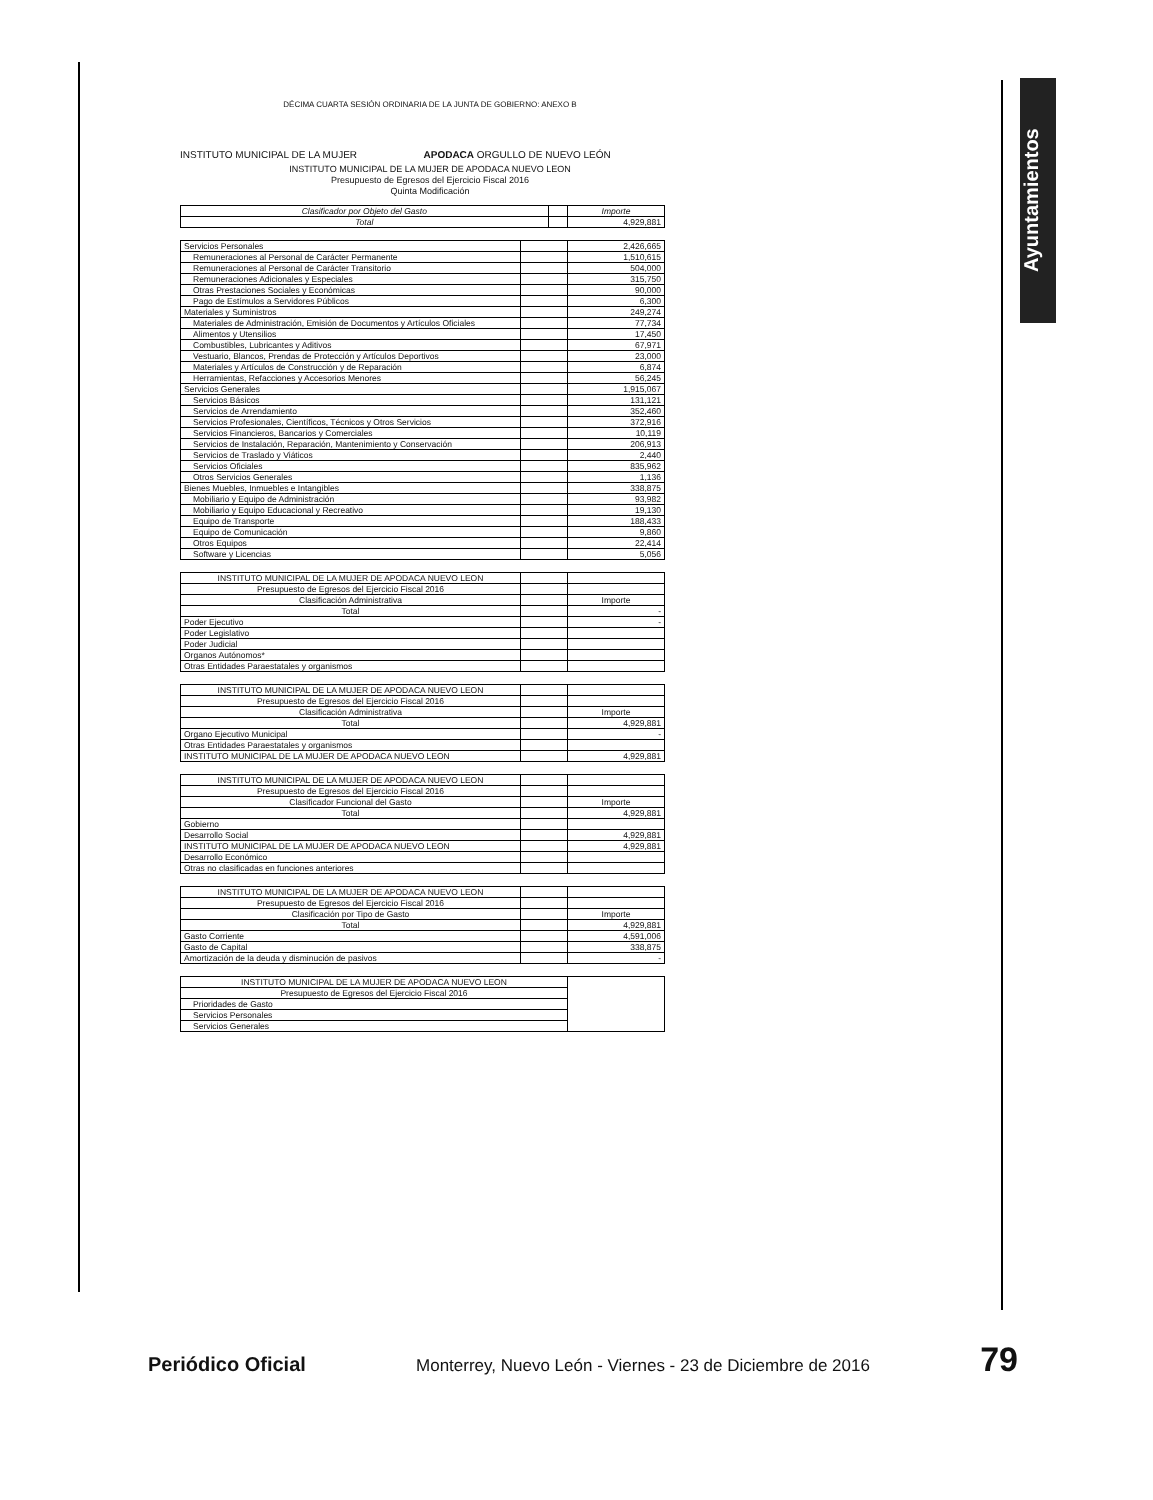Ayuntamientos
DÉCIMA CUARTA SESIÓN ORDINARIA DE LA JUNTA DE GOBIERNO: ANEXO B
INSTITUTO MUNICIPAL DE LA MUJER APODACA ORGULLO DE NUEVO LEÓN
INSTITUTO MUNICIPAL DE LA MUJER DE APODACA NUEVO LEON
Presupuesto de Egresos del Ejercicio Fiscal 2016
Quinta Modificación
| Clasificador por Objeto del Gasto | | Importe |
| --- | --- | --- |
| Total | | 4,929,881 |
| Servicios Personales | | 2,426,665 |
| Remuneraciones al Personal de Carácter Permanente | | 1,510,615 |
| Remuneraciones al Personal de Carácter Transitorio | | 504,000 |
| Remuneraciones Adicionales y Especiales | | 315,750 |
| Otras Prestaciones Sociales y Económicas | | 90,000 |
| Pago de Estímulos a Servidores Públicos | | 6,300 |
| Materiales y Suministros | | 249,274 |
| Materiales de Administración, Emisión de Documentos y Artículos Oficiales | | 77,734 |
| Alimentos y Utensilios | | 17,450 |
| Combustibles, Lubricantes y Aditivos | | 67,971 |
| Vestuario, Blancos, Prendas de Protección y Artículos Deportivos | | 23,000 |
| Materiales y Artículos de Construcción y de Reparación | | 6,874 |
| Herramientas, Refacciones y Accesorios Menores | | 56,245 |
| Servicios Generales | | 1,915,067 |
| Servicios Básicos | | 131,121 |
| Servicios de Arrendamiento | | 352,460 |
| Servicios Profesionales, Científicos, Técnicos y Otros Servicios | | 372,916 |
| Servicios Financieros, Bancarios y Comerciales | | 10,119 |
| Servicios de Instalación, Reparación, Mantenimiento y Conservación | | 206,913 |
| Servicios de Traslado y Viáticos | | 2,440 |
| Servicios Oficiales | | 835,962 |
| Otros Servicios Generales | | 1,136 |
| Bienes Muebles, Inmuebles e Intangibles | | 338,875 |
| Mobiliario y Equipo de Administración | | 93,982 |
| Mobiliario y Equipo Educacional y Recreativo | | 19,130 |
| Equipo de Transporte | | 188,433 |
| Equipo de Comunicación | | 9,860 |
| Otros Equipos | | 22,414 |
| Software y Licencias | | 5,056 |
| INSTITUTO MUNICIPAL DE LA MUJER DE APODACA NUEVO LEON | | |
| Presupuesto de Egresos del Ejercicio Fiscal 2016 | | |
| Clasificación Administrativa | | Importe |
| Total | | - |
| Poder Ejecutivo | | - |
| Poder Legislativo | | |
| Poder Judicial | | |
| Organos Autónomos* | | |
| Otras Entidades Paraestatales y organismos | | |
| INSTITUTO MUNICIPAL DE LA MUJER DE APODACA NUEVO LEON | | |
| Presupuesto de Egresos del Ejercicio Fiscal 2016 | | |
| Clasificación Administrativa | | Importe |
| Total | | 4,929,881 |
| Organo Ejecutivo Municipal | | - |
| Otras Entidades Paraestatales y organismos | | |
| INSTITUTO MUNICIPAL DE LA MUJER DE APODACA NUEVO LEON | | 4,929,881 |
| INSTITUTO MUNICIPAL DE LA MUJER DE APODACA NUEVO LEON | | |
| Presupuesto de Egresos del Ejercicio Fiscal 2016 | | |
| Clasificador Funcional del Gasto | | Importe |
| Total | | 4,929,881 |
| Gobierno | | |
| Desarrollo Social | | 4,929,881 |
| INSTITUTO MUNICIPAL DE LA MUJER DE APODACA NUEVO LEON | | 4,929,881 |
| Desarrollo Económico | | |
| Otras no clasificadas en funciones anteriores | | |
| INSTITUTO MUNICIPAL DE LA MUJER DE APODACA NUEVO LEON | | |
| Presupuesto de Egresos del Ejercicio Fiscal 2016 | | |
| Clasificación por Tipo de Gasto | | Importe |
| Total | | 4,929,881 |
| Gasto Corriente | | 4,591,006 |
| Gasto de Capital | | 338,875 |
| Amortización de la deuda y disminución de pasivos | | - |
| INSTITUTO MUNICIPAL DE LA MUJER DE APODACA NUEVO LEON | |
| Presupuesto de Egresos del Ejercicio Fiscal 2016 | |
| Prioridades de Gasto | |
| Servicios Personales | |
| Servicios Generales | |
Periódico Oficial Monterrey, Nuevo León - Viernes - 23 de Diciembre de 2016 79